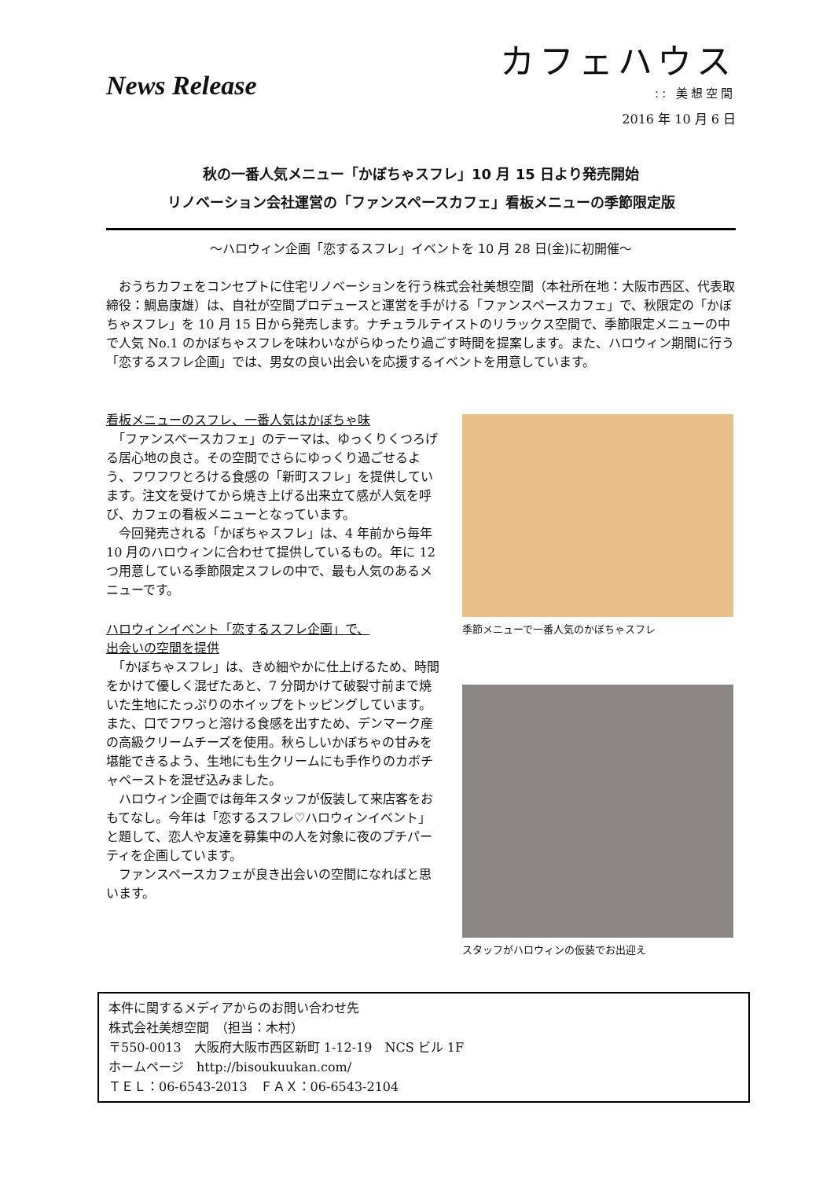News Release
カフェハウス
:: 美想空間
2016 年 10 月 6 日
秋の一番人気メニュー「かぼちゃスフレ」10 月 15 日より発売開始
リノベーション会社運営の「ファンスペースカフェ」看板メニューの季節限定版
～ハロウィン企画「恋するスフレ」イベントを 10 月 28 日(金)に初開催～
　おうちカフェをコンセプトに住宅リノベーションを行う株式会社美想空間（本社所在地：大阪市西区、代表取締役：鯛島康雄）は、自社が空間プロデュースと運営を手がける「ファンスペースカフェ」で、秋限定の「かぼちゃスフレ」を 10 月 15 日から発売します。ナチュラルテイストのリラックス空間で、季節限定メニューの中で人気 No.1 のかぼちゃスフレを味わいながらゆったり過ごす時間を提案します。また、ハロウィン期間に行う「恋するスフレ企画」では、男女の良い出会いを応援するイベントを用意しています。
看板メニューのスフレ、一番人気はかぼちゃ味
　「ファンスペースカフェ」のテーマは、ゆっくりくつろげる居心地の良さ。その空間でさらにゆっくり過ごせるよう、フワフワとろける食感の「新町スフレ」を提供しています。注文を受けてから焼き上げる出来立て感が人気を呼び、カフェの看板メニューとなっています。
　今回発売される「かぼちゃスフレ」は、4 年前から毎年 10 月のハロウィンに合わせて提供しているもの。年に 12 つ用意している季節限定スフレの中で、最も人気のあるメニューです。
ハロウィンイベント「恋するスフレ企画」で、
出会いの空間を提供
　「かぼちゃスフレ」は、きめ細やかに仕上げるため、時間をかけて優しく混ぜたあと、7 分間かけて破裂寸前まで焼いた生地にたっぷりのホイップをトッピングしています。また、口でフワっと溶ける食感を出すため、デンマーク産の高級クリームチーズを使用。秋らしいかぼちゃの甘みを堪能できるよう、生地にも生クリームにも手作りのカボチャペーストを混ぜ込みました。
　ハロウィン企画では毎年スタッフが仮装して来店客をおもてなし。今年は「恋するスフレ♡ハロウィンイベント」と題して、恋人や友達を募集中の人を対象に夜のプチパーティを企画しています。
　ファンスペースカフェが良き出会いの空間になればと思います。
季節メニューで一番人気のかぼちゃスフレ
スタッフがハロウィンの仮装でお出迎え
本件に関するメディアからのお問い合わせ先
株式会社美想空間　（担当：木村）
〒550-0013　大阪府大阪市西区新町 1-12-19　NCS ビル 1F
ホームページ　http://bisoukuukan.com/
ＴＥＬ：06-6543-2013　ＦＡＸ：06-6543-2104